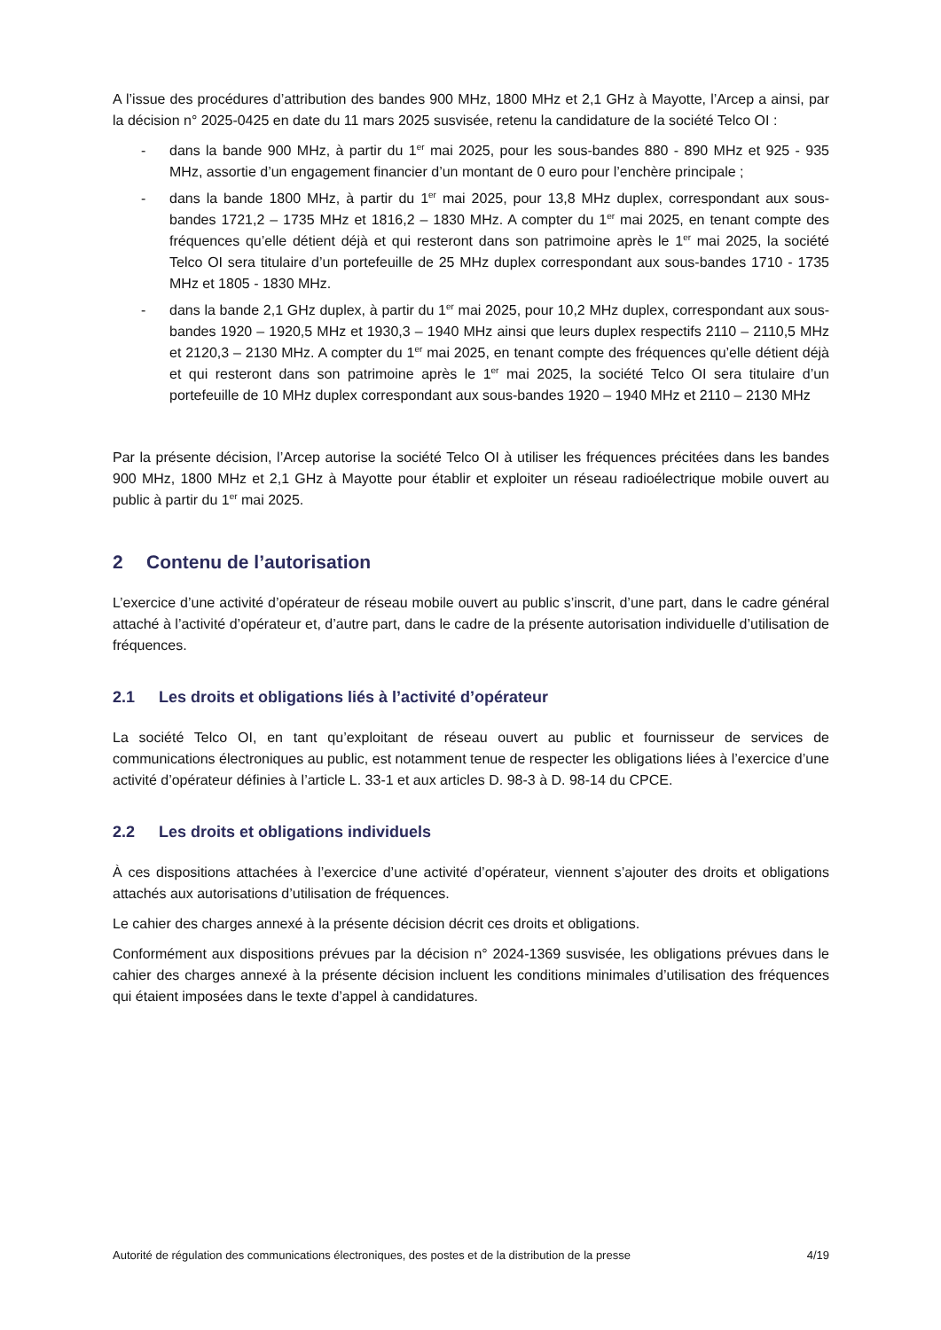A l’issue des procédures d’attribution des bandes 900 MHz, 1800 MHz et 2,1 GHz à Mayotte, l’Arcep a ainsi, par la décision n° 2025-0425 en date du 11 mars 2025 susvisée, retenu la candidature de la société Telco OI :
- dans la bande 900 MHz, à partir du 1<sup>er</sup> mai 2025, pour les sous-bandes 880 - 890 MHz et 925 - 935 MHz, assortie d’un engagement financier d’un montant de 0 euro pour l’enchère principale ;
- dans la bande 1800 MHz, à partir du 1<sup>er</sup> mai 2025, pour 13,8 MHz duplex, correspondant aux sous-bandes 1721,2 – 1735 MHz et 1816,2 – 1830 MHz. A compter du 1<sup>er</sup> mai 2025, en tenant compte des fréquences qu’elle détient déjà et qui resteront dans son patrimoine après le 1<sup>er</sup> mai 2025, la société Telco OI sera titulaire d’un portefeuille de 25 MHz duplex correspondant aux sous-bandes 1710 - 1735 MHz et 1805 - 1830 MHz.
- dans la bande 2,1 GHz duplex, à partir du 1<sup>er</sup> mai 2025, pour 10,2 MHz duplex, correspondant aux sous-bandes 1920 – 1920,5 MHz et 1930,3 – 1940 MHz ainsi que leurs duplex respectifs 2110 – 2110,5 MHz et 2120,3 – 2130 MHz. A compter du 1<sup>er</sup> mai 2025, en tenant compte des fréquences qu’elle détient déjà et qui resteront dans son patrimoine après le 1<sup>er</sup> mai 2025, la société Telco OI sera titulaire d’un portefeuille de 10 MHz duplex correspondant aux sous-bandes 1920 – 1940 MHz et 2110 – 2130 MHz
Par la présente décision, l’Arcep autorise la société Telco OI à utiliser les fréquences précitées dans les bandes 900 MHz, 1800 MHz et 2,1 GHz à Mayotte pour établir et exploiter un réseau radioélectrique mobile ouvert au public à partir du 1<sup>er</sup> mai 2025.
2 Contenu de l’autorisation
L’exercice d’une activité d’opérateur de réseau mobile ouvert au public s’inscrit, d’une part, dans le cadre général attaché à l’activité d’opérateur et, d’autre part, dans le cadre de la présente autorisation individuelle d’utilisation de fréquences.
2.1 Les droits et obligations liés à l’activité d’opérateur
La société Telco OI, en tant qu’exploitant de réseau ouvert au public et fournisseur de services de communications électroniques au public, est notamment tenue de respecter les obligations liées à l’exercice d’une activité d’opérateur définies à l’article L. 33-1 et aux articles D. 98-3 à D. 98-14 du CPCE.
2.2 Les droits et obligations individuels
À ces dispositions attachées à l’exercice d’une activité d’opérateur, viennent s’ajouter des droits et obligations attachés aux autorisations d’utilisation de fréquences.
Le cahier des charges annexé à la présente décision décrit ces droits et obligations.
Conformément aux dispositions prévues par la décision n° 2024-1369 susvisée, les obligations prévues dans le cahier des charges annexé à la présente décision incluent les conditions minimales d’utilisation des fréquences qui étaient imposées dans le texte d’appel à candidatures.
Autorité de régulation des communications électroniques, des postes et de la distribution de la presse 4/19